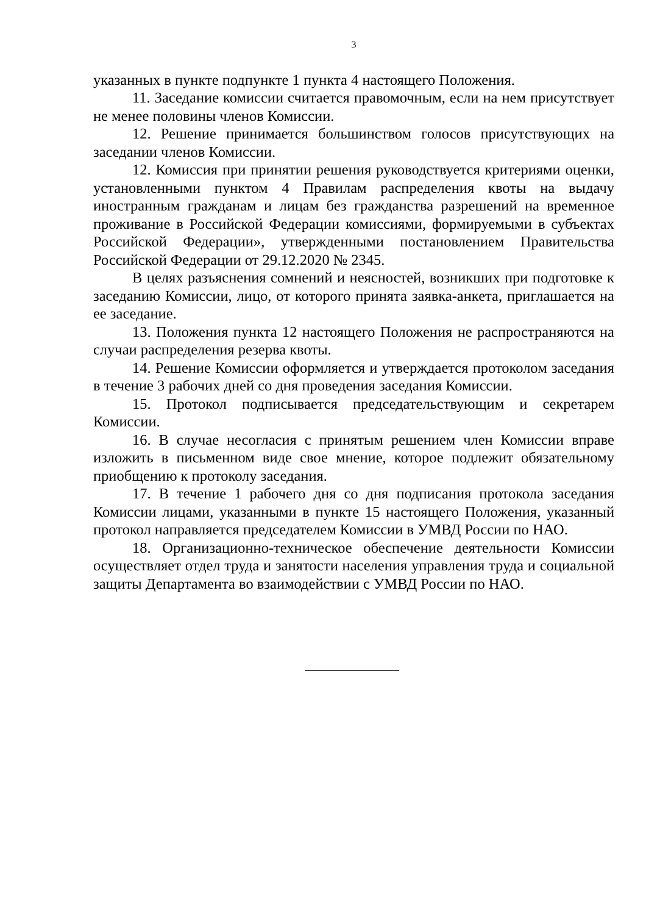3
указанных в пункте подпункте 1 пункта 4 настоящего Положения.
11. Заседание комиссии считается правомочным, если на нем присутствует не менее половины членов Комиссии.
12. Решение принимается большинством голосов присутствующих на заседании членов Комиссии.
12. Комиссия при принятии решения руководствуется критериями оценки, установленными пунктом 4 Правилам распределения квоты на выдачу иностранным гражданам и лицам без гражданства разрешений на временное проживание в Российской Федерации комиссиями, формируемыми в субъектах Российской Федерации», утвержденными постановлением Правительства Российской Федерации от 29.12.2020 № 2345.
В целях разъяснения сомнений и неясностей, возникших при подготовке к заседанию Комиссии, лицо, от которого принята заявка-анкета, приглашается на ее заседание.
13. Положения пункта 12 настоящего Положения не распространяются на случаи распределения резерва квоты.
14. Решение Комиссии оформляется и утверждается протоколом заседания в течение 3 рабочих дней со дня проведения заседания Комиссии.
15. Протокол подписывается председательствующим и секретарем Комиссии.
16. В случае несогласия с принятым решением член Комиссии вправе изложить в письменном виде свое мнение, которое подлежит обязательному приобщению к протоколу заседания.
17. В течение 1 рабочего дня со дня подписания протокола заседания Комиссии лицами, указанными в пункте 15 настоящего Положения, указанный протокол направляется председателем Комиссии в УМВД России по НАО.
18. Организационно-техническое обеспечение деятельности Комиссии осуществляет отдел труда и занятости населения управления труда и социальной защиты Департамента во взаимодействии с УМВД России по НАО.